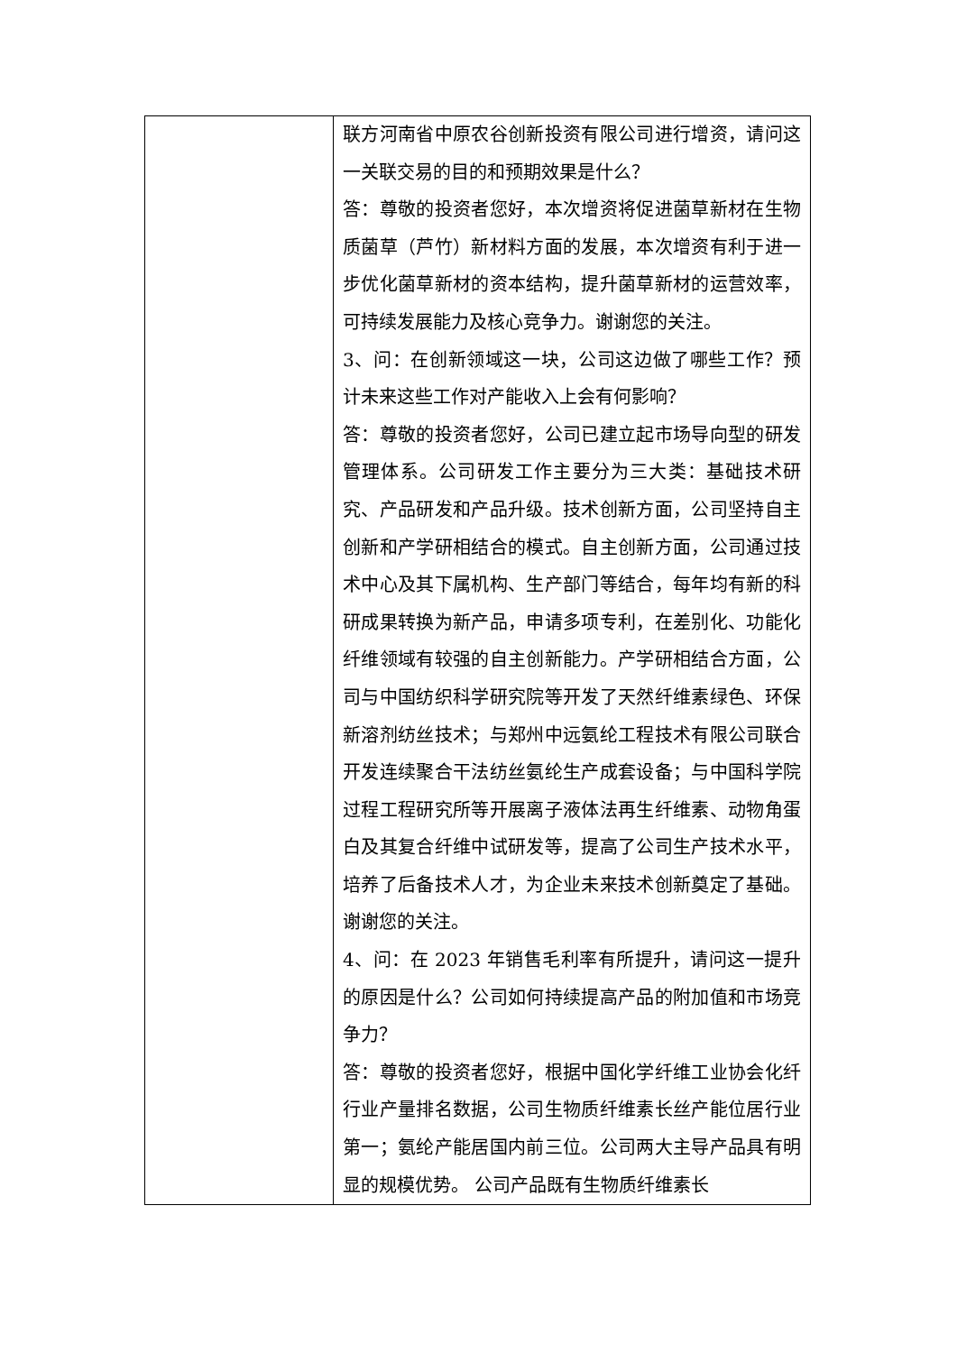| | 联方河南省中原农谷创新投资有限公司进行增资，请问这一关联交易的目的和预期效果是什么？ 答：尊敬的投资者您好，本次增资将促进菌草新材在生物质菌草（芦竹）新材料方面的发展，本次增资有利于进一步优化菌草新材的资本结构，提升菌草新材的运营效率，可持续发展能力及核心竞争力。谢谢您的关注。 3、问：在创新领域这一块，公司这边做了哪些工作？预计未来这些工作对产能收入上会有何影响？ 答：尊敬的投资者您好，公司已建立起市场导向型的研发管理体系。公司研发工作主要分为三大类：基础技术研究、产品研发和产品升级。技术创新方面，公司坚持自主创新和产学研相结合的模式。自主创新方面，公司通过技术中心及其下属机构、生产部门等结合，每年均有新的科研成果转换为新产品，申请多项专利，在差别化、功能化纤维领域有较强的自主创新能力。产学研相结合方面，公司与中国纺织科学研究院等开发了天然纤维素绿色、环保新溶剂纺丝技术；与郑州中远氨纶工程技术有限公司联合开发连续聚合干法纺丝氨纶生产成套设备；与中国科学院过程工程研究所等开展离子液体法再生纤维素、动物角蛋白及其复合纤维中试研发等，提高了公司生产技术水平，培养了后备技术人才，为企业未来技术创新奠定了基础。谢谢您的关注。 4、问：在 2023 年销售毛利率有所提升，请问这一提升的原因是什么？公司如何持续提高产品的附加值和市场竞争力？ 答：尊敬的投资者您好，根据中国化学纤维工业协会化纤行业产量排名数据，公司生物质纤维素长丝产能位居行业第一；氨纶产能居国内前三位。公司两大主导产品具有明显的规模优势。 公司产品既有生物质纤维素长 |